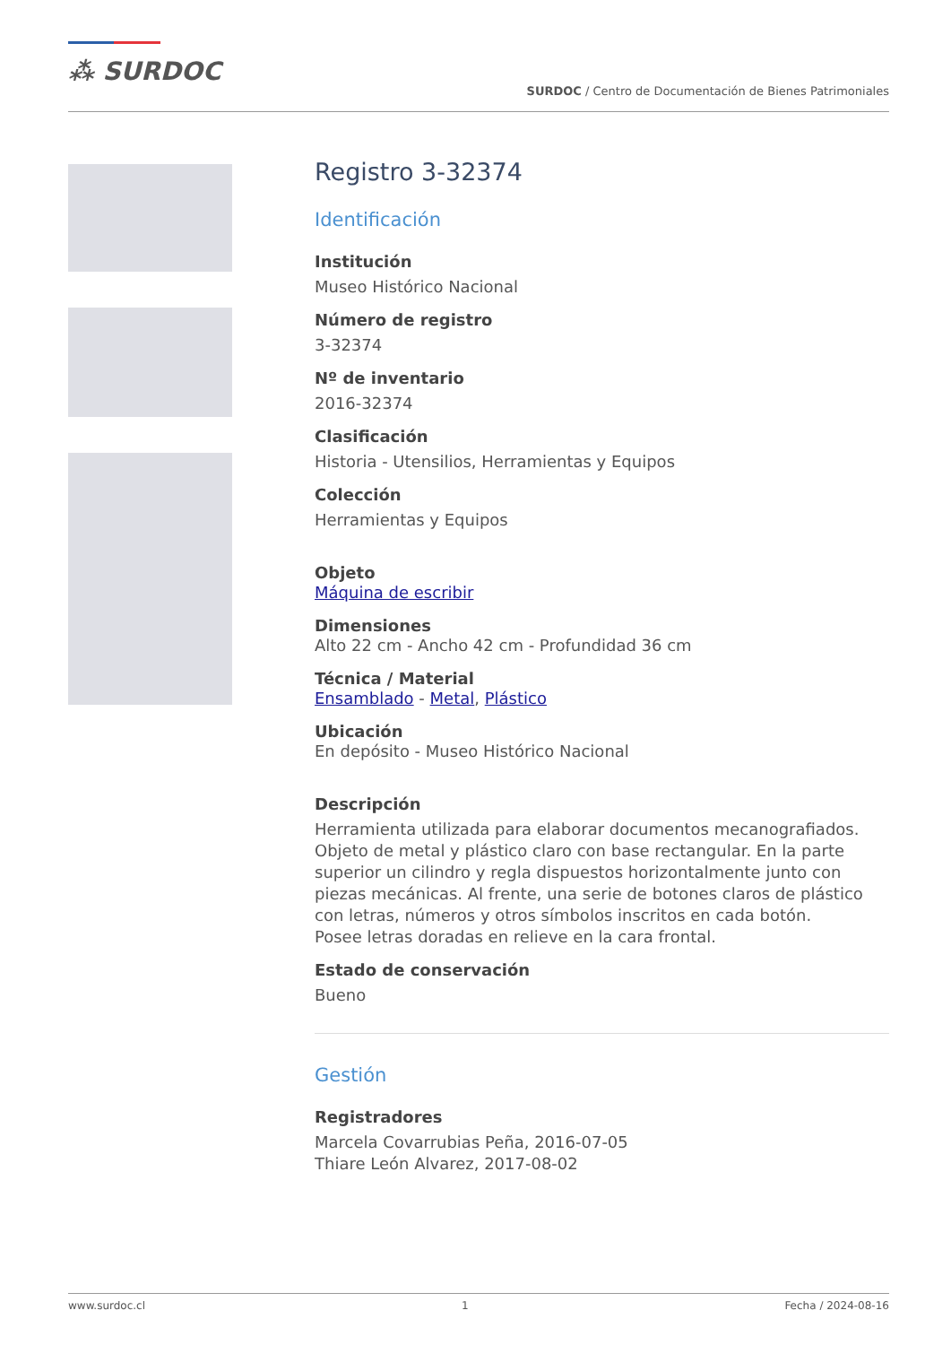⁂ SURDOC
SURDOC / Centro de Documentación de Bienes Patrimoniales
Registro 3-32374
Identificación
Institución
Museo Histórico Nacional
Número de registro
3-32374
Nº de inventario
2016-32374
Clasificación
Historia - Utensilios, Herramientas y Equipos
Colección
Herramientas y Equipos
Objeto
Máquina de escribir
Dimensiones
Alto 22 cm - Ancho 42 cm - Profundidad 36 cm
Técnica / Material
Ensamblado - Metal, Plástico
Ubicación
En depósito - Museo Histórico Nacional
Descripción
Herramienta utilizada para elaborar documentos mecanografiados. Objeto de metal y plástico claro con base rectangular. En la parte superior un cilindro y regla dispuestos horizontalmente junto con piezas mecánicas. Al frente, una serie de botones claros de plástico con letras, números y otros símbolos inscritos en cada botón.
Posee letras doradas en relieve en la cara frontal.
Estado de conservación
Bueno
Gestión
Registradores
Marcela Covarrubias Peña, 2016-07-05
Thiare León Alvarez, 2017-08-02
www.surdoc.cl 1 Fecha / 2024-08-16